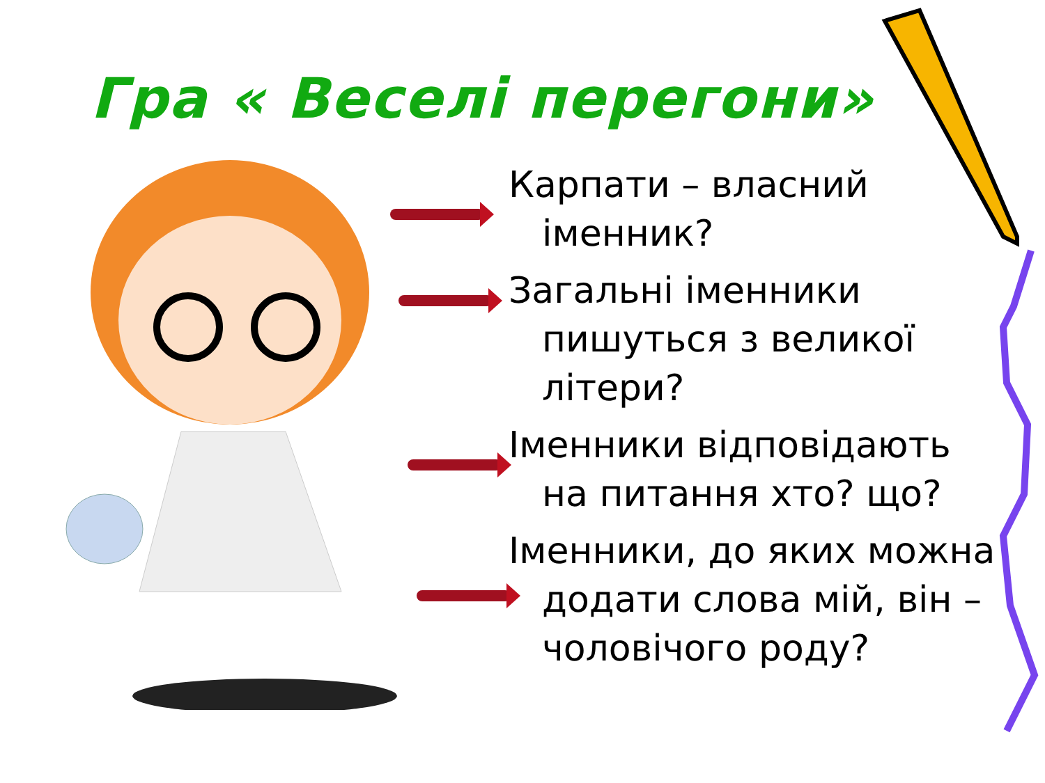Гра « Веселі перегони»
Карпати – власний іменник?
Загальні іменники пишуться з великої літери?
Іменники відповідають на питання хто? що?
Іменники, до яких можна додати слова мій, він – чоловічого роду?